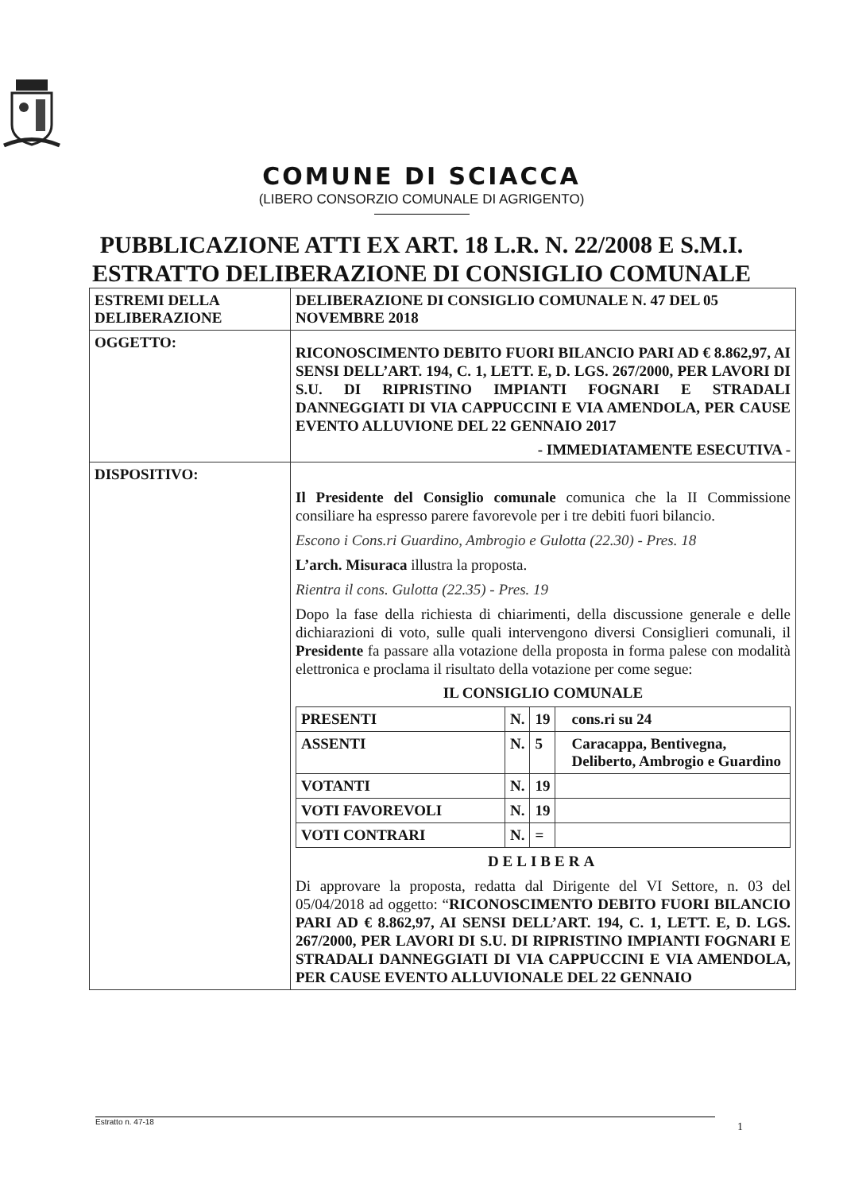COMUNE DI SCIACCA
(LIBERO CONSORZIO COMUNALE DI AGRIGENTO)
PUBBLICAZIONE ATTI EX ART. 18 L.R. N. 22/2008 E S.M.I.
ESTRATTO DELIBERAZIONE DI CONSIGLIO COMUNALE
| ESTREMI DELLA DELIBERAZIONE | DELIBERAZIONE DI CONSIGLIO COMUNALE N. 47 DEL 05 NOVEMBRE 2018 |
| OGGETTO: | RICONOSCIMENTO DEBITO FUORI BILANCIO PARI AD € 8.862,97, AI SENSI DELL’ART. 194, C. 1, LETT. E, D. LGS. 267/2000, PER LAVORI DI S.U. DI RIPRISTINO IMPIANTI FOGNARI E STRADALI DANNEGGIATI DI VIA CAPPUCCINI E VIA AMENDOLA, PER CAUSE EVENTO ALLUVIONE DEL 22 GENNAIO 2017 - IMMEDIATAMENTE ESECUTIVA - |
| DISPOSITIVO: | Il Presidente del Consiglio comunale comunica che la II Commissione consiliare ha espresso parere favorevole per i tre debiti fuori bilancio. Escono i Cons.ri Guardino, Ambrogio e Gulotta (22.30) - Pres. 18 L’arch. Misuraca illustra la proposta. Rientra il cons. Gulotta (22.35) - Pres. 19 Dopo la fase della richiesta di chiarimenti, della discussione generale e delle dichiarazioni di voto, sulle quali intervengono diversi Consiglieri comunali, il Presidente fa passare alla votazione della proposta in forma palese con modalità elettronica e proclama il risultato della votazione per come segue: IL CONSIGLIO COMUNALE / PRESENTI / N. / 19 / cons.ri su 24 / / ASSENTI / N. / 5 / Caracappa, Bentivegna, Deliberto, Ambrogio e Guardino / / VOTANTI / N. / 19 / / / VOTI FAVOREVOLI / N. / 19 / / / VOTI CONTRARI / N. / = / / DELIBERA Di approvare la proposta, redatta dal Dirigente del VI Settore, n. 03 del 05/04/2018 ad oggetto: “ RICONOSCIMENTO DEBITO FUORI BILANCIO PARI AD € 8.862,97, AI SENSI DELL’ART. 194, C. 1, LETT. E, D. LGS. 267/2000, PER LAVORI DI S.U. DI RIPRISTINO IMPIANTI FOGNARI E STRADALI DANNEGGIATI DI VIA CAPPUCCINI E VIA AMENDOLA, PER CAUSE EVENTO ALLUVIONALE DEL 22 GENNAIO |
Estratto n. 47-18 1